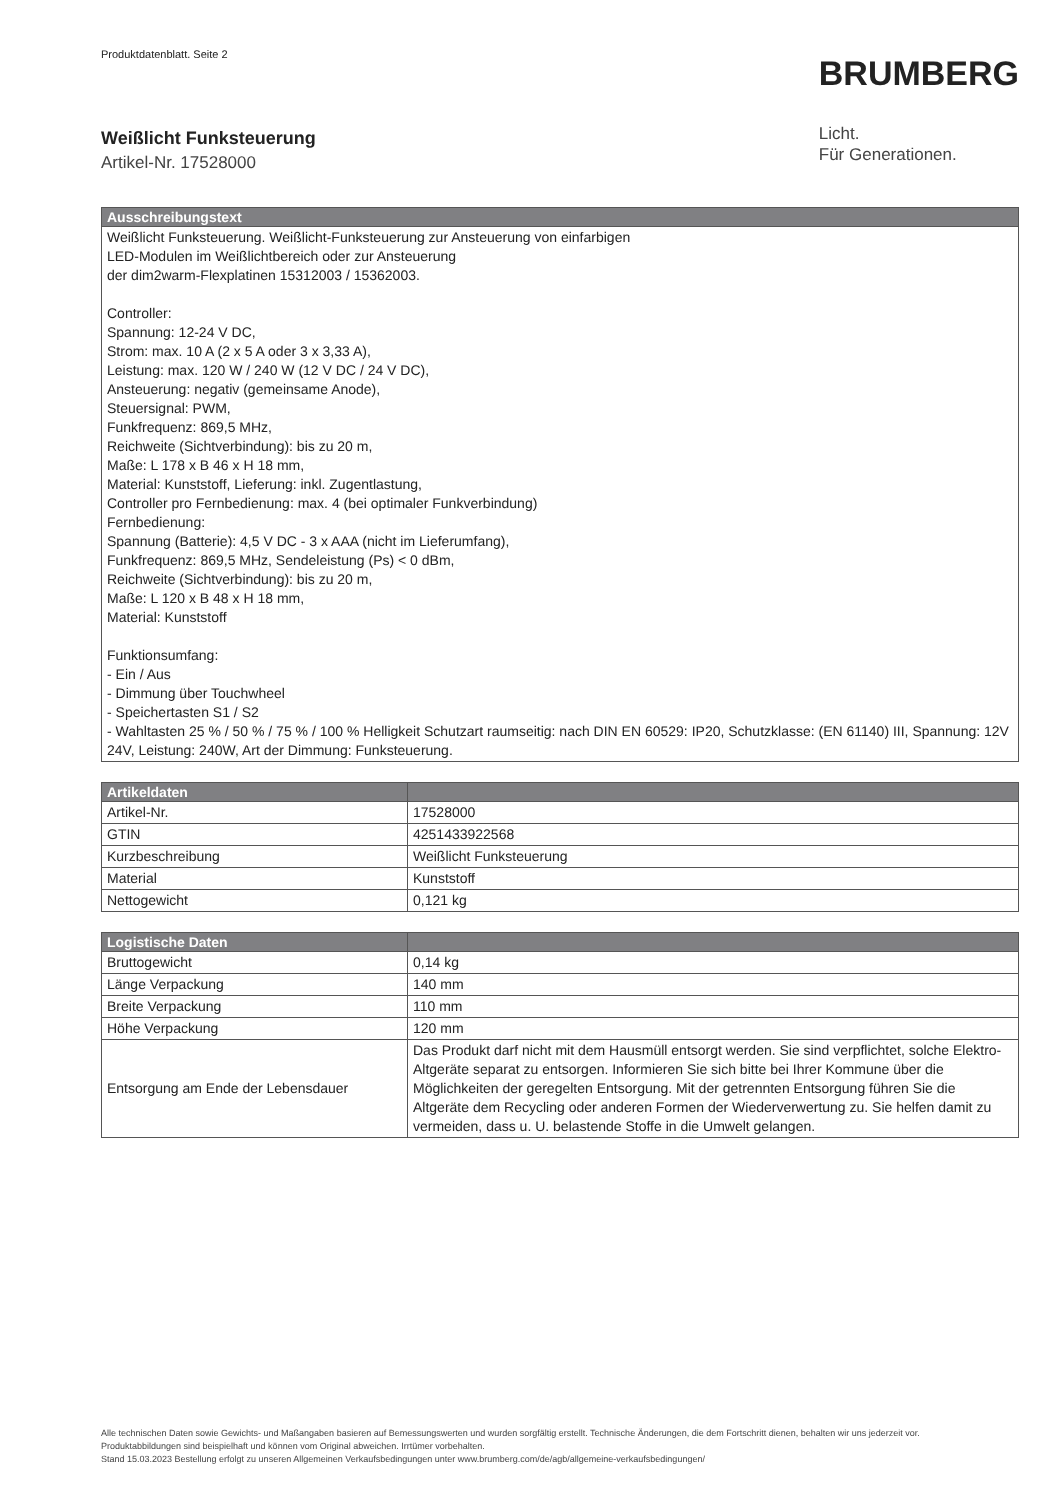Produktdatenblatt. Seite 2
Weißlicht Funksteuerung
Artikel-Nr. 17528000
BRUMBERG
Licht.
Für Generationen.
| Ausschreibungstext |
| --- |
| Weißlicht Funksteuerung. Weißlicht-Funksteuerung zur Ansteuerung von einfarbigen LED-Modulen im Weißlichtbereich oder zur Ansteuerung der dim2warm-Flexplatinen 15312003 / 15362003. Controller: Spannung: 12-24 V DC, Strom: max. 10 A (2 x 5 A oder 3 x 3,33 A), Leistung: max. 120 W / 240 W (12 V DC / 24 V DC), Ansteuerung: negativ (gemeinsame Anode), Steuersignal: PWM, Funkfrequenz: 869,5 MHz, Reichweite (Sichtverbindung): bis zu 20 m, Maße: L 178 x B 46 x H 18 mm, Material: Kunststoff, Lieferung: inkl. Zugentlastung, Controller pro Fernbedienung: max. 4 (bei optimaler Funkverbindung) Fernbedienung: Spannung (Batterie): 4,5 V DC - 3 x AAA (nicht im Lieferumfang), Funkfrequenz: 869,5 MHz, Sendeleistung (Ps) < 0 dBm, Reichweite (Sichtverbindung): bis zu 20 m, Maße: L 120 x B 48 x H 18 mm, Material: Kunststoff Funktionsumfang: - Ein / Aus - Dimmung über Touchwheel - Speichertasten S1 / S2 - Wahltasten 25 % / 50 % / 75 % / 100 % Helligkeit Schutzart raumseitig: nach DIN EN 60529: IP20, Schutzklasse: (EN 61140) III, Spannung: 12V 24V, Leistung: 240W, Art der Dimmung: Funksteuerung. |
| Artikeldaten | |
| --- | --- |
| Artikel-Nr. | 17528000 |
| GTIN | 4251433922568 |
| Kurzbeschreibung | Weißlicht Funksteuerung |
| Material | Kunststoff |
| Nettogewicht | 0,121 kg |
| Logistische Daten | |
| --- | --- |
| Bruttogewicht | 0,14 kg |
| Länge Verpackung | 140 mm |
| Breite Verpackung | 110 mm |
| Höhe Verpackung | 120 mm |
| Entsorgung am Ende der Lebensdauer | Das Produkt darf nicht mit dem Hausmüll entsorgt werden. Sie sind verpflichtet, solche Elektro-Altgeräte separat zu entsorgen. Informieren Sie sich bitte bei Ihrer Kommune über die Möglichkeiten der geregelten Entsorgung. Mit der getrennten Entsorgung führen Sie die Altgeräte dem Recycling oder anderen Formen der Wiederverwertung zu. Sie helfen damit zu vermeiden, dass u. U. belastende Stoffe in die Umwelt gelangen. |
Alle technischen Daten sowie Gewichts- und Maßangaben basieren auf Bemessungswerten und wurden sorgfältig erstellt. Technische Änderungen, die dem Fortschritt dienen, behalten wir uns jederzeit vor. Produktabbildungen sind beispielhaft und können vom Original abweichen. Irrtümer vorbehalten.
Stand 15.03.2023 Bestellung erfolgt zu unseren Allgemeinen Verkaufsbedingungen unter www.brumberg.com/de/agb/allgemeine-verkaufsbedingungen/